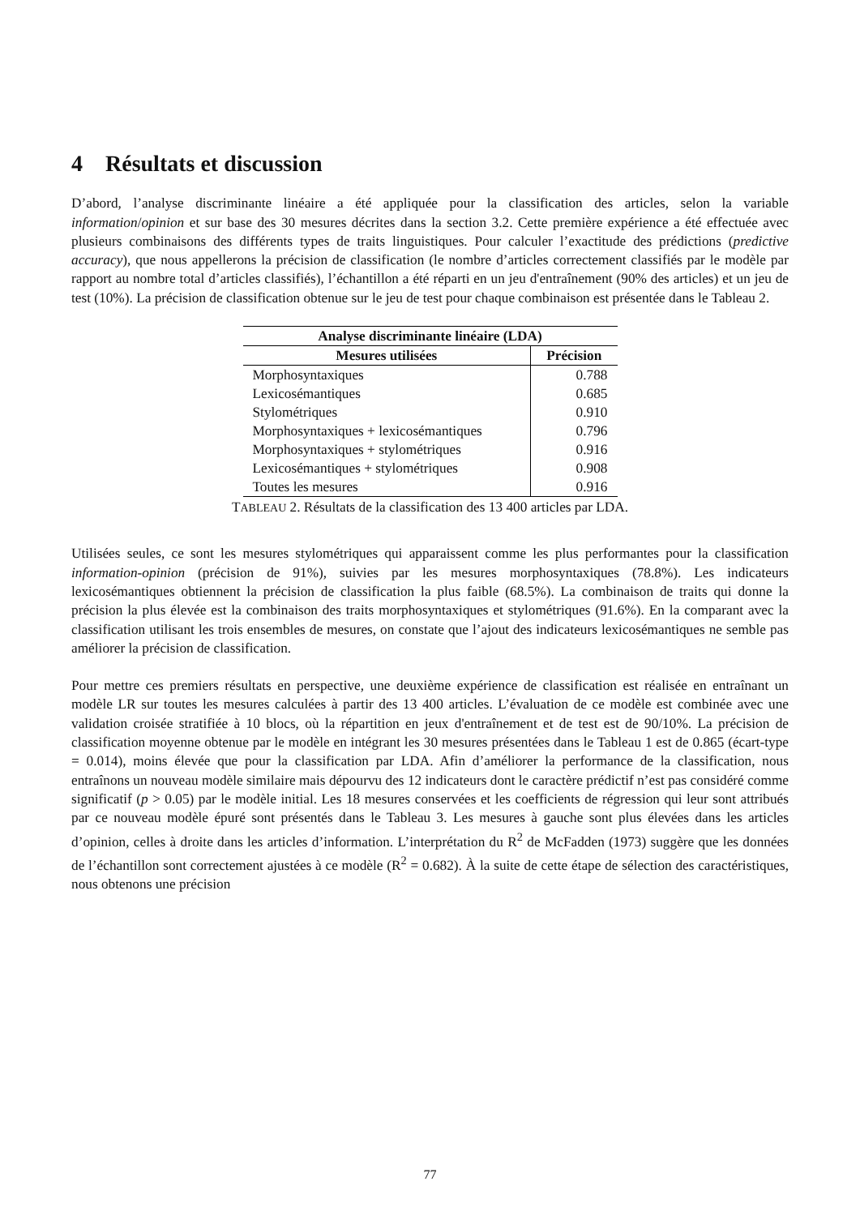4 Résultats et discussion
D’abord, l’analyse discriminante linéaire a été appliquée pour la classification des articles, selon la variable information/opinion et sur base des 30 mesures décrites dans la section 3.2. Cette première expérience a été effectuée avec plusieurs combinaisons des différents types de traits linguistiques. Pour calculer l’exactitude des prédictions (predictive accuracy), que nous appellerons la précision de classification (le nombre d’articles correctement classifiés par le modèle par rapport au nombre total d’articles classifiés), l’échantillon a été réparti en un jeu d'entraînement (90% des articles) et un jeu de test (10%). La précision de classification obtenue sur le jeu de test pour chaque combinaison est présentée dans le Tableau 2.
| Analyse discriminante linéaire (LDA) | |
| --- | --- |
| Mesures utilisées | Précision |
| Morphosyntaxiques | 0.788 |
| Lexicosémantiques | 0.685 |
| Stylométriques | 0.910 |
| Morphosyntaxiques + lexicosémantiques | 0.796 |
| Morphosyntaxiques + stylométriques | 0.916 |
| Lexicosémantiques + stylométriques | 0.908 |
| Toutes les mesures | 0.916 |
TABLEAU 2. Résultats de la classification des 13 400 articles par LDA.
Utilisées seules, ce sont les mesures stylométriques qui apparaissent comme les plus performantes pour la classification information-opinion (précision de 91%), suivies par les mesures morphosyntaxiques (78.8%). Les indicateurs lexicosémantiques obtiennent la précision de classification la plus faible (68.5%). La combinaison de traits qui donne la précision la plus élevée est la combinaison des traits morphosyntaxiques et stylométriques (91.6%). En la comparant avec la classification utilisant les trois ensembles de mesures, on constate que l’ajout des indicateurs lexicosémantiques ne semble pas améliorer la précision de classification.
Pour mettre ces premiers résultats en perspective, une deuxième expérience de classification est réalisée en entraînant un modèle LR sur toutes les mesures calculées à partir des 13 400 articles. L’évaluation de ce modèle est combinée avec une validation croisée stratifiée à 10 blocs, où la répartition en jeux d'entraînement et de test est de 90/10%. La précision de classification moyenne obtenue par le modèle en intégrant les 30 mesures présentées dans le Tableau 1 est de 0.865 (écart-type = 0.014), moins élevée que pour la classification par LDA. Afin d’améliorer la performance de la classification, nous entraînons un nouveau modèle similaire mais dépourvu des 12 indicateurs dont le caractère prédictif n’est pas considéré comme significatif (p > 0.05) par le modèle initial. Les 18 mesures conservées et les coefficients de régression qui leur sont attribués par ce nouveau modèle épuré sont présentés dans le Tableau 3. Les mesures à gauche sont plus élevées dans les articles d’opinion, celles à droite dans les articles d’information. L’interprétation du R<sup>2</sup> de McFadden (1973) suggère que les données de l’échantillon sont correctement ajustées à ce modèle (R<sup>2</sup> = 0.682). À la suite de cette étape de sélection des caractéristiques, nous obtenons une précision
77